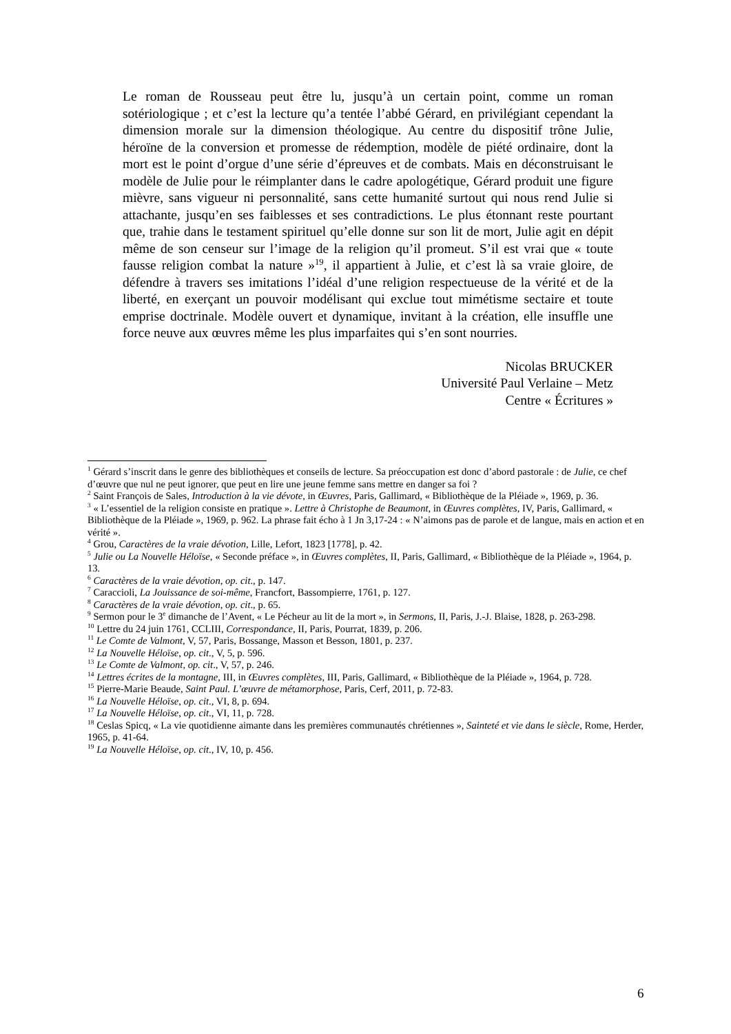Le roman de Rousseau peut être lu, jusqu’à un certain point, comme un roman sotériologique ; et c’est la lecture qu’a tentée l’abbé Gérard, en privilégiant cependant la dimension morale sur la dimension théologique. Au centre du dispositif trône Julie, héroïne de la conversion et promesse de rédemption, modèle de piété ordinaire, dont la mort est le point d’orgue d’une série d’épreuves et de combats. Mais en déconstruisant le modèle de Julie pour le réimplanter dans le cadre apologétique, Gérard produit une figure mièvre, sans vigueur ni personnalité, sans cette humanité surtout qui nous rend Julie si attachante, jusqu’en ses faiblesses et ses contradictions. Le plus étonnant reste pourtant que, trahie dans le testament spirituel qu’elle donne sur son lit de mort, Julie agit en dépit même de son censeur sur l’image de la religion qu’il promeut. S’il est vrai que « toute fausse religion combat la nature »<sup>19</sup>, il appartient à Julie, et c’est là sa vraie gloire, de défendre à travers ses imitations l’idéal d’une religion respectueuse de la vérité et de la liberté, en exerçant un pouvoir modélisant qui exclue tout mimétisme sectaire et toute emprise doctrinale. Modèle ouvert et dynamique, invitant à la création, elle insuffle une force neuve aux œuvres même les plus imparfaites qui s’en sont nourries.
Nicolas BRUCKER
Université Paul Verlaine – Metz
Centre « Écritures »
<sup>1</sup> Gérard s’inscrit dans le genre des bibliothèques et conseils de lecture. Sa préoccupation est donc d’abord pastorale : de Julie, ce chef d’œuvre que nul ne peut ignorer, que peut en lire une jeune femme sans mettre en danger sa foi ?
<sup>2</sup> Saint François de Sales, Introduction à la vie dévote, in Œuvres, Paris, Gallimard, « Bibliothèque de la Pléiade », 1969, p. 36.
<sup>3</sup> « L’essentiel de la religion consiste en pratique ». Lettre à Christophe de Beaumont, in Œuvres complètes, IV, Paris, Gallimard, « Bibliothèque de la Pléiade », 1969, p. 962. La phrase fait écho à 1 Jn 3,17-24 : « N’aimons pas de parole et de langue, mais en action et en vérité ».
<sup>4</sup> Grou, Caractères de la vraie dévotion, Lille, Lefort, 1823 [1778], p. 42.
<sup>5</sup> Julie ou La Nouvelle Héloïse, « Seconde préface », in Œuvres complètes, II, Paris, Gallimard, « Bibliothèque de la Pléiade », 1964, p. 13.
<sup>6</sup> Caractères de la vraie dévotion, op. cit., p. 147.
<sup>7</sup> Caraccioli, La Jouissance de soi-même, Francfort, Bassompierre, 1761, p. 127.
<sup>8</sup> Caractères de la vraie dévotion, op. cit., p. 65.
<sup>9</sup> Sermon pour le 3<sup>e</sup> dimanche de l’Avent, « Le Pécheur au lit de la mort », in Sermons, II, Paris, J.-J. Blaise, 1828, p. 263-298.
<sup>10</sup> Lettre du 24 juin 1761, CCLIII, Correspondance, II, Paris, Pourrat, 1839, p. 206.
<sup>11</sup> Le Comte de Valmont, V, 57, Paris, Bossange, Masson et Besson, 1801, p. 237.
<sup>12</sup> La Nouvelle Héloïse, op. cit., V, 5, p. 596.
<sup>13</sup> Le Comte de Valmont, op. cit., V, 57, p. 246.
<sup>14</sup> Lettres écrites de la montagne, III, in Œuvres complètes, III, Paris, Gallimard, « Bibliothèque de la Pléiade », 1964, p. 728.
<sup>15</sup> Pierre-Marie Beaude, Saint Paul. L’œuvre de métamorphose, Paris, Cerf, 2011, p. 72-83.
<sup>16</sup> La Nouvelle Héloïse, op. cit., VI, 8, p. 694.
<sup>17</sup> La Nouvelle Héloïse, op. cit., VI, 11, p. 728.
<sup>18</sup> Ceslas Spicq, « La vie quotidienne aimante dans les premières communautés chrétiennes », Sainteté et vie dans le siècle, Rome, Herder, 1965, p. 41-64.
<sup>19</sup> La Nouvelle Héloïse, op. cit., IV, 10, p. 456.
6